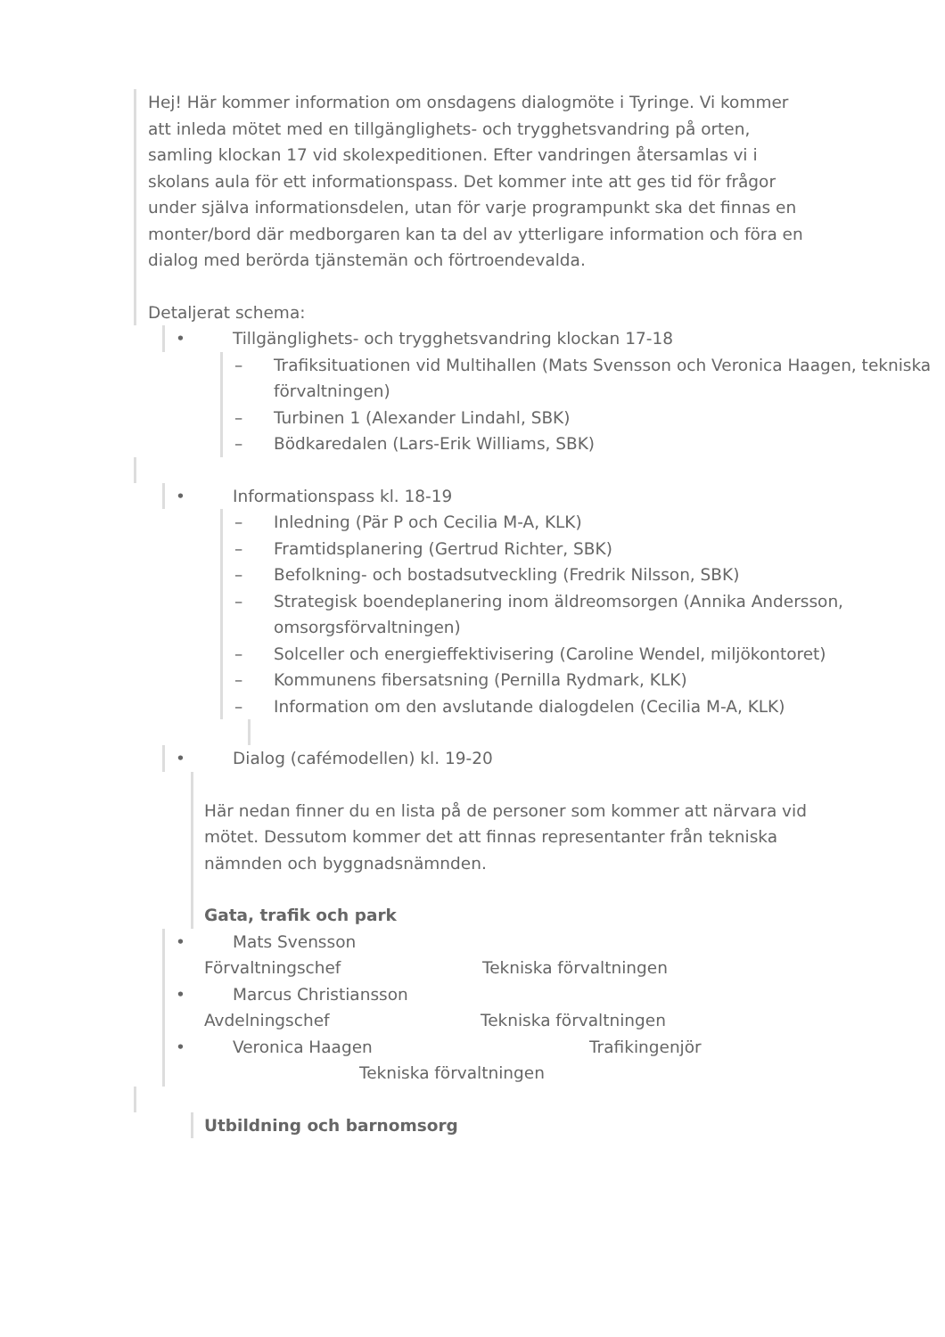Hej! Här kommer information om onsdagens dialogmöte i Tyringe. Vi kommer att inleda mötet med en tillgänglighets- och trygghetsvandring på orten, samling klockan 17 vid skolexpeditionen. Efter vandringen återsamlas vi i skolans aula för ett informationspass. Det kommer inte att ges tid för frågor under själva informationsdelen, utan för varje programpunkt ska det finnas en monter/bord där medborgaren kan ta del av ytterligare information och föra en dialog med berörda tjänstemän och förtroendevalda.
Detaljerat schema:
• Tillgänglighets- och trygghetsvandring klockan 17-18
– Trafiksituationen vid Multihallen (Mats Svensson och Veronica Haagen, tekniska förvaltningen)
– Turbinen 1 (Alexander Lindahl, SBK)
– Bödkaredalen (Lars-Erik Williams, SBK)
• Informationspass kl. 18-19
– Inledning (Pär P och Cecilia M-A, KLK)
– Framtidsplanering (Gertrud Richter, SBK)
– Befolkning- och bostadsutveckling (Fredrik Nilsson, SBK)
– Strategisk boendeplanering inom äldreomsorgen (Annika Andersson, omsorgsförvaltningen)
– Solceller och energieffektivisering (Caroline Wendel, miljökontoret)
– Kommunens fibersatsning (Pernilla Rydmark, KLK)
– Information om den avslutande dialogdelen (Cecilia M-A, KLK)
• Dialog (cafémodellen) kl. 19-20
Här nedan finner du en lista på de personer som kommer att närvara vid mötet. Dessutom kommer det att finnas representanter från tekniska nämnden och byggnadsnämnden.
Gata, trafik och park
• Mats Svensson
Förvaltningschef Tekniska förvaltningen
• Marcus Christiansson
Avdelningschef Tekniska förvaltningen
• Veronica Haagen Trafikingenjör
Tekniska förvaltningen
Utbildning och barnomsorg